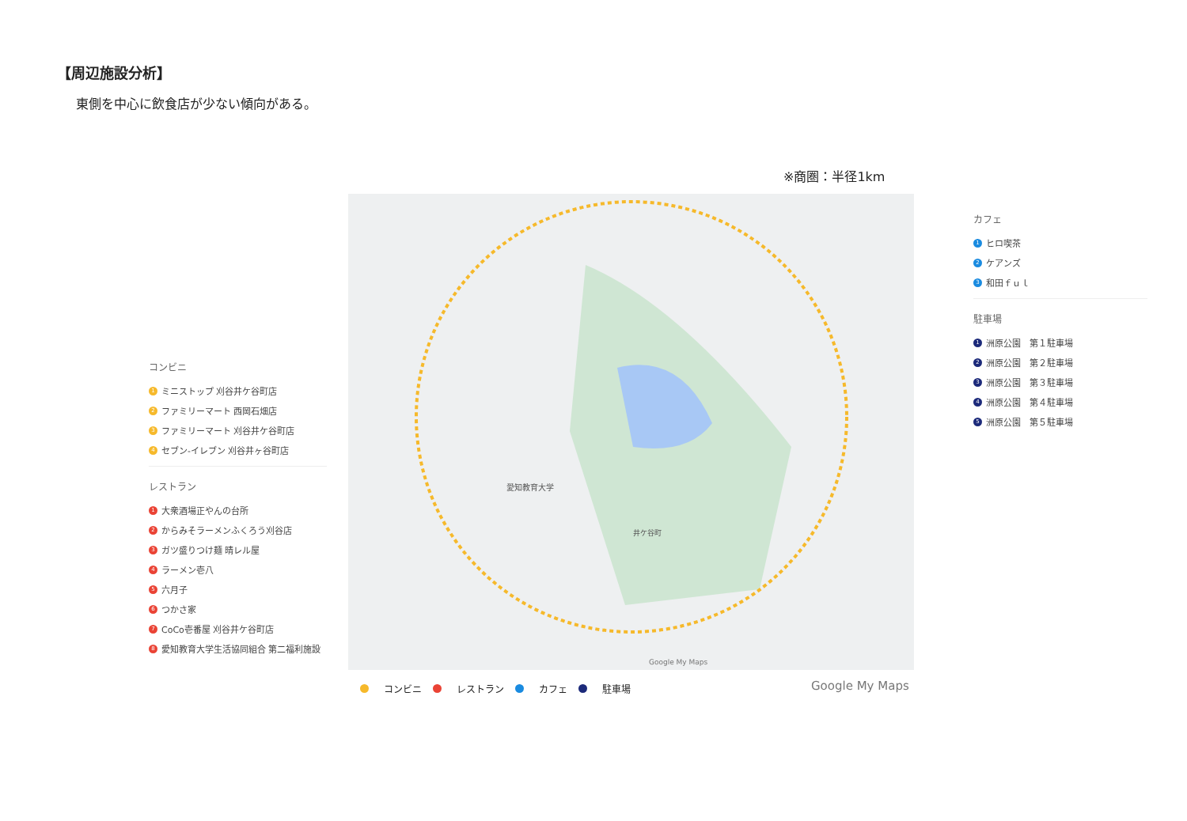【周辺施設分析】
東側を中心に飲食店が少ない傾向がある。
※商圏：半径1km
コンビニ
1 ミニストップ 刈谷井ケ谷町店
2 ファミリーマート 西岡石畑店
3 ファミリーマート 刈谷井ケ谷町店
4 セブン-イレブン 刈谷井ヶ谷町店
レストラン
1 大衆酒場正やんの台所
2 からみそラーメンふくろう刈谷店
3 ガツ盛りつけ麺 晴レル屋
4 ラーメン壱八
5 六月子
6 つかさ家
7 CoCo壱番屋 刈谷井ケ谷町店
8 愛知教育大学生活協同組合 第二福利施設
愛知教育大学
井ケ谷町
Google My Maps
コンビニ レストラン カフェ 駐車場
Google My Maps
カフェ
1 ヒロ喫茶
2 ケアンズ
3 和田ｆｕｌ
駐車場
1 洲原公園　第１駐車場
2 洲原公園　第２駐車場
3 洲原公園　第３駐車場
4 洲原公園　第４駐車場
5 洲原公園　第５駐車場